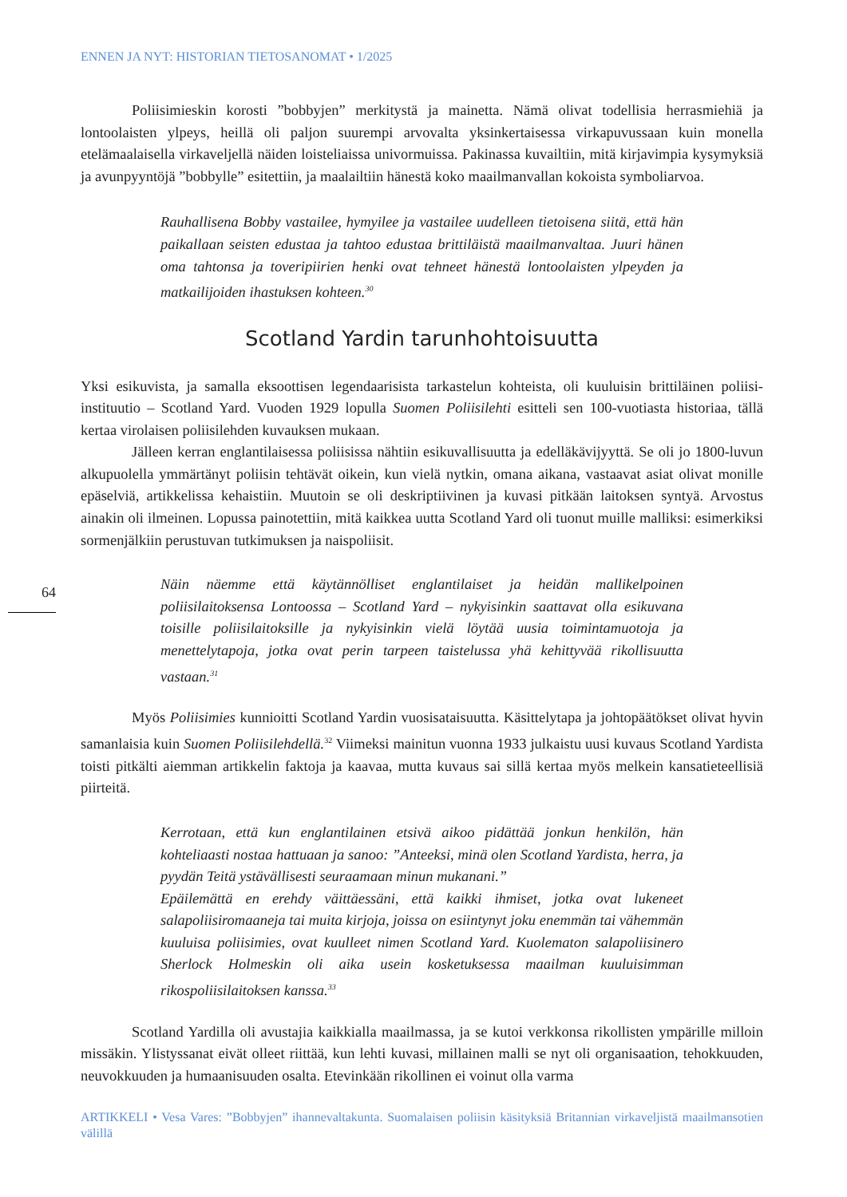ENNEN JA NYT: HISTORIAN TIETOSANOMAT • 1/2025
64
Poliisimieskin korosti ”bobbyjen” merkitystä ja mainetta. Nämä olivat todellisia herrasmiehiä ja lontoolaisten ylpeys, heillä oli paljon suurempi arvovalta yksinkertaisessa virkapuvussaan kuin monella etelämaalaisella virkaveljellä näiden loisteliaissa univormuissa. Pakinassa kuvailtiin, mitä kirjavimpia kysymyksiä ja avunpyyntöjä ”bobbylle” esitettiin, ja maalailtiin hänestä koko maailmanvallan kokoista symboliarvoa.
Rauhallisena Bobby vastailee, hymyilee ja vastailee uudelleen tietoisena siitä, että hän paikallaan seisten edustaa ja tahtoo edustaa brittiläistä maailmanvaltaa. Juuri hänen oma tahtonsa ja toveripiirien henki ovat tehneet hänestä lontoolaisten ylpeyden ja matkailijoiden ihastuksen kohteen.<sup>30</sup>
Scotland Yardin tarunhohtoisuutta
Yksi esikuvista, ja samalla eksoottisen legendaarisista tarkastelun kohteista, oli kuuluisin brittiläinen poliisi-instituutio – Scotland Yard. Vuoden 1929 lopulla Suomen Poliisilehti esitteli sen 100-vuotiasta historiaa, tällä kertaa virolaisen poliisilehden kuvauksen mukaan.
Jälleen kerran englantilaisessa poliisissa nähtiin esikuvallisuutta ja edelläkävijyyttä. Se oli jo 1800-luvun alkupuolella ymmärtänyt poliisin tehtävät oikein, kun vielä nytkin, omana aikana, vastaavat asiat olivat monille epäselviä, artikkelissa kehaistiin. Muutoin se oli deskriptiivinen ja kuvasi pitkään laitoksen syntyä. Arvostus ainakin oli ilmeinen. Lopussa painotettiin, mitä kaikkea uutta Scotland Yard oli tuonut muille malliksi: esimerkiksi sormenjälkiin perustuvan tutkimuksen ja naispoliisit.
Näin näemme että käytännölliset englantilaiset ja heidän mallikelpoinen poliisilaitoksensa Lontoossa – Scotland Yard – nykyisinkin saattavat olla esikuvana toisille poliisilaitoksille ja nykyisinkin vielä löytää uusia toimintamuotoja ja menettelytapoja, jotka ovat perin tarpeen taistelussa yhä kehittyvää rikollisuutta vastaan.<sup>31</sup>
Myös Poliisimies kunnioitti Scotland Yardin vuosisataisuutta. Käsittelytapa ja johtopäätökset olivat hyvin samanlaisia kuin Suomen Poliisilehdellä.<sup>32</sup> Viimeksi mainitun vuonna 1933 julkaistu uusi kuvaus Scotland Yardista toisti pitkälti aiemman artikkelin faktoja ja kaavaa, mutta kuvaus sai sillä kertaa myös melkein kansatieteellisiä piirteitä.
Kerrotaan, että kun englantilainen etsivä aikoo pidättää jonkun henkilön, hän kohteliaasti nostaa hattuaan ja sanoo: ”Anteeksi, minä olen Scotland Yardista, herra, ja pyydän Teitä ystävällisesti seuraamaan minun mukanani.”
Epäilemättä en erehdy väittäessäni, että kaikki ihmiset, jotka ovat lukeneet salapoliisiromaaneja tai muita kirjoja, joissa on esiintynyt joku enemmän tai vähemmän kuuluisa poliisimies, ovat kuulleet nimen Scotland Yard. Kuolematon salapoliisinero Sherlock Holmeskin oli aika usein kosketuksessa maailman kuuluisimman rikospoliisilaitoksen kanssa.<sup>33</sup>
Scotland Yardilla oli avustajia kaikkialla maailmassa, ja se kutoi verkkonsa rikollisten ympärille milloin missäkin. Ylistyssanat eivät olleet riittää, kun lehti kuvasi, millainen malli se nyt oli organisaation, tehokkuuden, neuvokkuuden ja humaanisuuden osalta. Etevinkään rikollinen ei voinut olla varma
ARTIKKELI • Vesa Vares: ”Bobbyjen” ihannevaltakunta. Suomalaisen poliisin käsityksiä Britannian virkaveljistä maailmansotien välillä